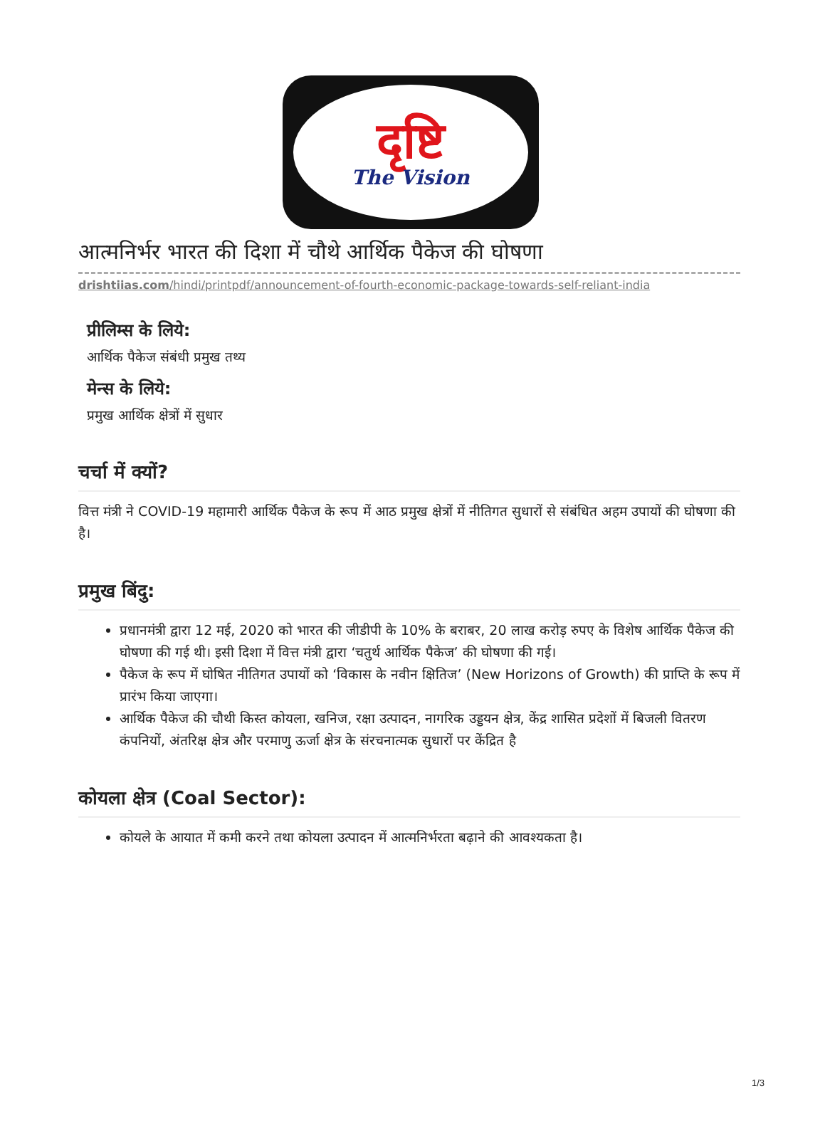दृष्टि
The Vision
आत्मनिर्भर भारत की दिशा में चौथे आर्थिक पैकेज की घोषणा
drishtiias.com/hindi/printpdf/announcement-of-fourth-economic-package-towards-self-reliant-india
प्रीलिम्स के लिये:
आर्थिक पैकेज संबंधी प्रमुख तथ्य
मेन्स के लिये:
प्रमुख आर्थिक क्षेत्रों में सुधार
चर्चा में क्यों?
वित्त मंत्री ने COVID-19 महामारी आर्थिक पैकेज के रूप में आठ प्रमुख क्षेत्रों में नीतिगत सुधारों से संबंधित अहम उपायों की घोषणा की है।
प्रमुख बिंदु:
प्रधानमंत्री द्वारा 12 मई, 2020 को भारत की जीडीपी के 10% के बराबर, 20 लाख करोड़ रुपए के विशेष आर्थिक पैकेज की घोषणा की गई थी। इसी दिशा में वित्त मंत्री द्वारा ‘चतुर्थ आर्थिक पैकेज’ की घोषणा की गई।
पैकेज के रूप में घोषित नीतिगत उपायों को ‘विकास के नवीन क्षितिज’ (New Horizons of Growth) की प्राप्ति के रूप में प्रारंभ किया जाएगा।
आर्थिक पैकेज की चौथी किस्त कोयला, खनिज, रक्षा उत्पादन, नागरिक उड्डयन क्षेत्र, केंद्र शासित प्रदेशों में बिजली वितरण कंपनियों, अंतरिक्ष क्षेत्र और परमाणु ऊर्जा क्षेत्र के संरचनात्मक सुधारों पर केंद्रित है
कोयला क्षेत्र (Coal Sector):
कोयले के आयात में कमी करने तथा कोयला उत्पादन में आत्मनिर्भरता बढ़ाने की आवश्यकता है।
1/3